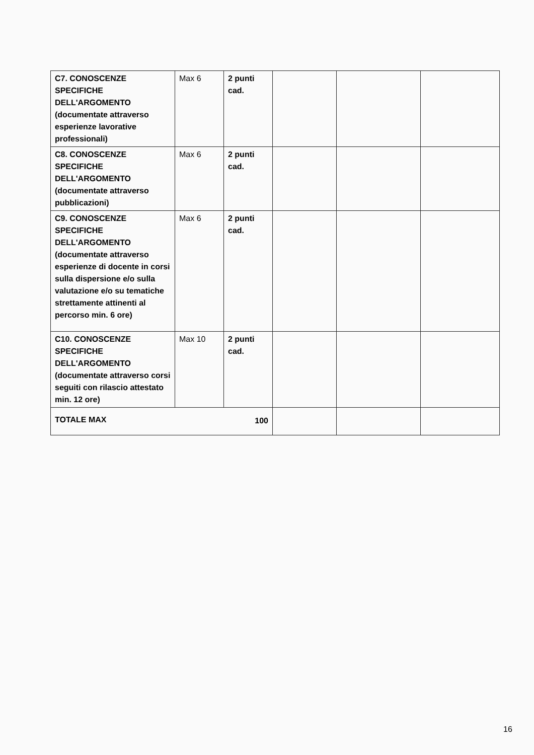| C7. CONOSCENZE SPECIFICHE DELL'ARGOMENTO (documentate attraverso esperienze lavorative professionali) | Max 6 | 2 punti cad. | | | |
| C8. CONOSCENZE SPECIFICHE DELL'ARGOMENTO (documentate attraverso pubblicazioni) | Max 6 | 2 punti cad. | | | |
| C9. CONOSCENZE SPECIFICHE DELL'ARGOMENTO (documentate attraverso esperienze di docente in corsi sulla dispersione e/o sulla valutazione e/o su tematiche strettamente attinenti al percorso min. 6 ore) | Max 6 | 2 punti cad. | | | |
| C10. CONOSCENZE SPECIFICHE DELL'ARGOMENTO (documentate attraverso corsi seguiti con rilascio attestato min. 12 ore) | Max 10 | 2 punti cad. | | | |
| TOTALE MAX | | 100 | | | |
16